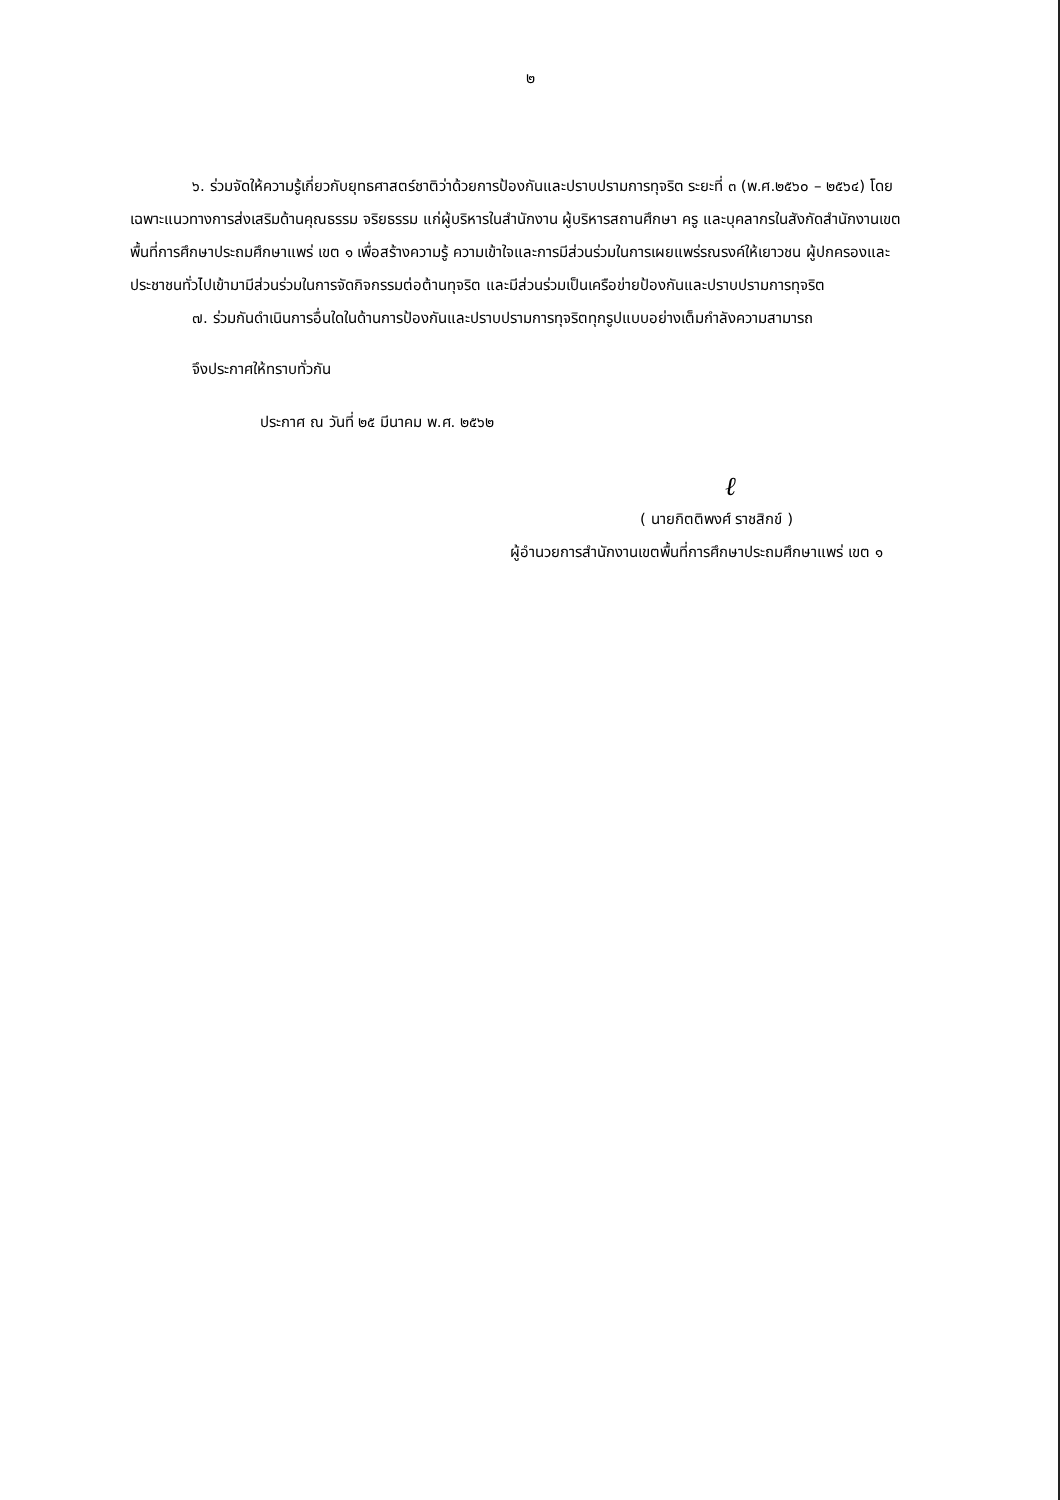๒
๖. ร่วมจัดให้ความรู้เกี่ยวกับยุทธศาสตร์ชาติว่าด้วยการป้องกันและปราบปรามการทุจริต ระยะที่ ๓ (พ.ศ.๒๕๖๐ – ๒๕๖๔) โดยเฉพาะแนวทางการส่งเสริมด้านคุณธรรม จริยธรรม แก่ผู้บริหารในสำนักงาน ผู้บริหารสถานศึกษา ครู และบุคลากรในสังกัดสำนักงานเขตพื้นที่การศึกษาประถมศึกษาแพร่ เขต ๑ เพื่อสร้างความรู้ ความเข้าใจและการมีส่วนร่วมในการเผยแพร่รณรงค์ให้เยาวชน ผู้ปกครองและประชาชนทั่วไปเข้ามามีส่วนร่วมในการจัดกิจกรรมต่อต้านทุจริต และมีส่วนร่วมเป็นเครือข่ายป้องกันและปราบปรามการทุจริต
๗. ร่วมกันดำเนินการอื่นใดในด้านการป้องกันและปราบปรามการทุจริตทุกรูปแบบอย่างเต็มกำลังความสามารถ
จึงประกาศให้ทราบทั่วกัน
ประกาศ ณ วันที่ ๒๕ มีนาคม พ.ศ. ๒๕๖๒
ℓ
( นายกิตติพงศ์ ราชสิกข์ )
ผู้อำนวยการสำนักงานเขตพื้นที่การศึกษาประถมศึกษาแพร่ เขต ๑